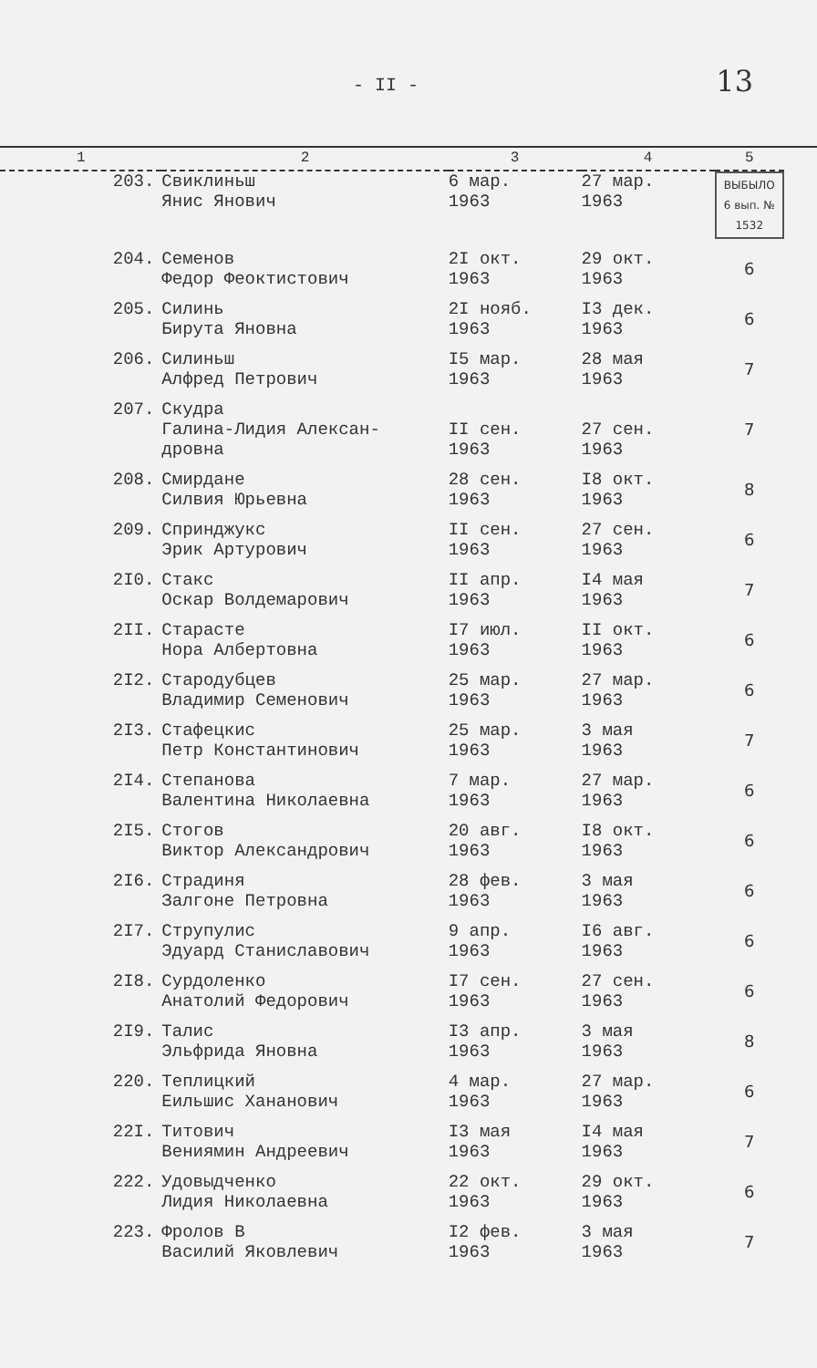- II -
13
| 1 | 2 | 3 | 4 | 5 |
| --- | --- | --- | --- | --- |
| 203. | Свиклиньш Янис Янович | 6 мар. 1963 | 27 мар. 1963 | ВЫБЫЛО 6 вып. № 1532 |
| 204. | Семенов Федор Феоктистович | 2I окт. 1963 | 29 окт. 1963 | 6 |
| 205. | Силинь Бирута Яновна | 2I нояб. 1963 | I3 дек. 1963 | 6 |
| 206. | Силиньш Алфред Петрович | I5 мар. 1963 | 28 мая 1963 | 7 |
| 207. | Скудра Галина-Лидия Алексан- дровна | II сен. 1963 | 27 сен. 1963 | 7 |
| 208. | Смирдане Силвия Юрьевна | 28 сен. 1963 | I8 окт. 1963 | 8 |
| 209. | Спринджукс Эрик Артурович | II сен. 1963 | 27 сен. 1963 | 6 |
| 2I0. | Стакс Оскар Волдемарович | II апр. 1963 | I4 мая 1963 | 7 |
| 2II. | Стараcте Нора Албертовна | I7 июл. 1963 | II окт. 1963 | 6 |
| 2I2. | Стародубцев Владимир Семенович | 25 мар. 1963 | 27 мар. 1963 | 6 |
| 2I3. | Стафецкис Петр Константинович | 25 мар. 1963 | 3 мая 1963 | 7 |
| 2I4. | Степанова Валентина Николаевна | 7 мар. 1963 | 27 мар. 1963 | 6 |
| 2I5. | Стогов Виктор Александрович | 20 авг. 1963 | I8 окт. 1963 | 6 |
| 2I6. | Страдиня Залгоне Петровна | 28 фев. 1963 | 3 мая 1963 | 6 |
| 2I7. | Струпулис Эдуард Станиславович | 9 апр. 1963 | I6 авг. 1963 | 6 |
| 2I8. | Сурдоленко Анатолий Федорович | I7 сен. 1963 | 27 сен. 1963 | 6 |
| 2I9. | Талис Эльфрида Яновна | I3 апр. 1963 | 3 мая 1963 | 8 |
| 220. | Теплицкий Еильшис Хананович | 4 мар. 1963 | 27 мар. 1963 | 6 |
| 22I. | Титович Вениямин Андреевич | I3 мая 1963 | I4 мая 1963 | 7 |
| 222. | Удовыдченко Лидия Николаевна | 22 окт. 1963 | 29 окт. 1963 | 6 |
| 223. | Фролов В Василий Яковлевич | I2 фев. 1963 | 3 мая 1963 | 7 |